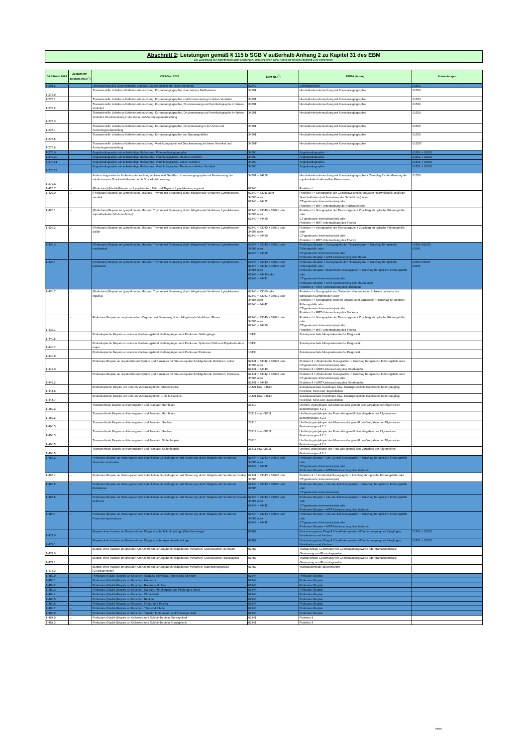Abschnitt 2: Leistungen gemäß § 115 b SGB V außerhalb Anhang 2 zu Kapitel 31 des EBM
Die Zuordnung der zutreffenden EBM-Leistung zu den einzelnen OPS-Kodes ist diesem Abschnitt 2 zu entnehmen.
| OPS-Kode 2024 | Zusatzkenn-zeichen 2024 (<sup>1</sup>) | OPS-Text 2024 | EBM-Nr. (<sup>2</sup>) | EBM-Leistung | Anmerkungen |
| --- | --- | --- | --- | --- | --- |
| 1-204.2 | | Untersuchung des Liquorsystems: Lumbale Liquorpunktion zur Liquorentnahme | 02342 | Lumbalpunktion | 01502 |
| 1-275.0 | | Transarterielle Linksherz-Katheteruntersuchung: Koronarangiographie ohne weitere Maßnahmen | 34291 | Herzkatheteruntersuchung mit Koronarangiographie | 01520 |
| 1-275.1 | | Transarterielle Linksherz-Katheteruntersuchung: Koronarangiographie und Druckmessung im linken Ventrikel | 34291 | Herzkatheteruntersuchung mit Koronarangiographie | 01520 |
| 1-275.2 | | Transarterielle Linksherz-Katheteruntersuchung: Koronarangiographie, Druckmessung und Ventrikulographie im linken Ventrikel | 34291 | Herzkatheteruntersuchung mit Koronarangiographie | 01520 |
| 1-275.3 | | Transarterielle Linksherz-Katheteruntersuchung: Koronarangiographie, Druckmessung und Ventrikulographie im linken Ventrikel, Druckmessung in der Aorta und Aortenbogendarstellung | 34291 | Herzkatheteruntersuchung mit Koronarangiographie | 01520 |
| 1-275.4 | | Transarterielle Linksherz-Katheteruntersuchung: Koronarangiographie, Druckmessung in der Aorta und Aortenbogendarstellung | 34291 | Herzkatheteruntersuchung mit Koronarangiographie | 01520 |
| 1-275.5 | | Transarterielle Linksherz-Katheteruntersuchung: Koronarangiographie von Bypassgefäßen | 34291 | Herzkatheteruntersuchung mit Koronarangiographie | 01520 |
| 1-275.6 | | Transarterielle Linksherz-Katheteruntersuchung: Ventrikulographie mit Druckmessung im linken Ventrikel und Aortenbogendarstellung | 34291* | Herzkatheteruntersuchung mit Koronarangiographie | 01520* |
| 1-276.0 | | Angiokardiographie als selbständige Maßnahme: Pulmonalisangiographie | 34290 | Angiokardiographie | 01501 + 01503 |
| 1-276.20 | | Angiokardiographie als selbständige Maßnahme: Ventrikulographie: Rechter Ventrikel | 34290 | Angiokardiographie | 01501 + 01503 |
| 1-276.21 | | Angiokardiographie als selbständige Maßnahme: Ventrikulographie: Linker Ventrikel | 34290 | Angiokardiographie | 01501 + 01503 |
| 1-276.22 | | Angiokardiographie als selbständige Maßnahme: Ventrikulographie: Rechter und linker Ventrikel | 34290 | Angiokardiographie | 01501 + 01503 |
| 1-279.a | | Andere diagnostische Katheteruntersuchung an Herz und Gefäßen: Koronarangiographie mit Bestimmung der intrakoronaren Druckverhältnisse durch Druckdrahtmessung | 34291 + 34298 | Herzkatheteruntersuchung mit Koronarangiographie + Zuschlag für die Messung der myokardialen fraktionellen Flussreserve | 01520 |
| 1-425.7 | ↔ | (Perkutane) (Nadel-)Biopsie an Lymphknoten, Milz und Thymus: Lymphknoten, inguinal | 02340 | Punktion I | |
| 1-426.0 | ↔ | (Perkutane) Biopsie an Lymphknoten, Milz und Thymus mit Steuerung durch bildgebende Verfahren: Lymphknoten, zervikal | 02340 + 33011 oder 34505 oder 02340 + 34422 | Punktion I + Sonographie der Gesichtsweichteile und/oder Halsweichteile und/oder Speicheldrüsen (mit Ausnahme der Schilddrüse) oder CT-gesteuerte Intervention(en) oder Punktion I + MRT-Untersuchung der Halsweichteile | |
| 1-426.1 | ↔ | (Perkutane) Biopsie an Lymphknoten, Milz und Thymus mit Steuerung durch bildgebende Verfahren: Lymphknoten, supraklavikulär (Virchow-Drüse) | 02340 + 33040 + 33091 oder 34505 oder 02340 + 34430 | Punktion I + Sonographie der Thoraxorgane + Zuschlag für optische Führungshilfe oder CT-gesteuerte Intervention(en) oder Punktion I + MRT-Untersuchung des Thorax | |
| 1-426.2 | ↔ | (Perkutane) Biopsie an Lymphknoten, Milz und Thymus mit Steuerung durch bildgebende Verfahren: Lymphknoten, axillär | 02340 + 33040 + 33091 oder 34505 oder 02340 + 34430 | Punktion I + Sonographie der Thoraxorgane + Zuschlag für optische Führungshilfe oder CT-gesteuerte Intervention(en) oder Punktion I + MRT-Untersuchung des Thorax | |
| 1-426.3 | | (Perkutane) Biopsie an Lymphknoten, Milz und Thymus mit Steuerung durch bildgebende Verfahren: Lymphknoten, mediastinal | 02344 + 33040 + 33091 oder 34505 oder 02344 + 34430 | Perkutane Biopsie + Sonographie der Thoraxorgane + Zuschlag für optische Führungshilfe oder CT-gesteuerte Intervention(en) oder Perkutane Biopsie + MRT-Untersuchung des Thorax | 01501+01503 05341 |
| 1-426.4 | | (Perkutane) Biopsie an Lymphknoten, Milz und Thymus mit Steuerung durch bildgebende Verfahren: Lymphknoten, paraaortal | 02344 + 33040 + 33091 oder 02344 + 33042 + 33092 oder 34505 oder 02344 + 34430 oder 02344 + 34441 | Perkutane Biopsie + Sonographie der Thoraxorgane + Zuschlag für optische Führungshilfe oder Perkutane Biopsie+ Abdominelle Sonographie + Zuschlag für optische Führungshilfe oder CT-gesteuerte Intervention(en) oder Perkutane Biopsie + MRT-Untersuchung des Thorax oder Punktion II + MRT-Untersuchung des Abdomens | 01501+01503 05341 |
| 1-426.7 | ↔ | (Perkutane) Biopsie an Lymphknoten, Milz und Thymus mit Steuerung durch bildgebende Verfahren: Lymphknoten, inguinal | 02340 + 33080 oder 02340 + 33081 + 33091 oder 34505 oder 02340 + 34442 | Punktion I + Sonographie von Teilen der Haut und/oder Subkutis und/oder der subkutanen Lymphknoten oder Punktion I + Sonographie weiterer Organe oder Organteile + Zuschlag für optische Führungshilfe oder CT-gesteuerte Intervention(en) oder Punktion I + MRT-Untersuchung des Beckens | |
| 1-432.1 | ↔ | Perkutane Biopsie an respiratorischen Organen mit Steuerung durch bildgebende Verfahren: Pleura | 02340 + 33040 + 33091 oder 34505 oder 02340 + 34430 | Punktion I + Sonographie der Thoraxorgane + Zuschlag für optische Führungshilfe oder CT-gesteuerte Intervention(en) oder Punktion I + MRT-Untersuchung des Thorax | |
| 1-440.6 | | Endoskopische Biopsie an oberem Verdauungstrakt, Gallengängen und Pankreas: Gallengänge | 13430 | Zusatzpauschale bilio-pankreatische Diagnostik | |
| 1-440.7 | | Endoskopische Biopsie an oberem Verdauungstrakt, Gallengängen und Pankreas: Sphincter Oddi und Papilla duodeni major | 13430 | Zusatzpauschale bilio-pankreatische Diagnostik | |
| 1-440.8 | | Endoskopische Biopsie an oberem Verdauungstrakt, Gallengängen und Pankreas: Pankreas | 13430 | Zusatzpauschale bilio-pankreatische Diagnostik | |
| 1-442.0 | | Perkutane Biopsie an hepatobiliärem System und Pankreas mit Steuerung durch bildgebende Verfahren: Leber | 02341 + 33042 + 33092 oder 34505 oder 02341 + 34440 | Punktion II + Abdominelle Sonographie + Zuschlag für optische Führungshilfe oder CT-gesteuerte Intervention(en) oder Punktion II + MRT-Untersuchung des Oberbauchs | |
| 1-442.2 | | Perkutane Biopsie an hepatobiliärem System und Pankreas mit Steuerung durch bildgebende Verfahren: Pankreas | 02341 + 33042 + 33092 oder 34505 oder 02341 + 34440 | Punktion II + Abdominelle Sonographie + Zuschlag für optische Führungshilfe oder CT-gesteuerte Intervention(en) oder Punktion II + MRT-Untersuchung des Oberbauchs | |
| 1-444.6 | | Endoskopische Biopsie am unteren Verdauungstrakt: Stufenbiopsie | 13421 bzw. 04514 | Zusatzpauschale Koloskopie bzw. Zusatzpauschale Koloskopie beim Säugling, Kleinkind, Kind oder Jugendlichen | |
| 1-444.7 | | Endoskopische Biopsie am unteren Verdauungstrakt: 1 bis 5 Biopsien | 13421 bzw. 04514 | Zusatzpauschale Koloskopie bzw. Zusatzpauschale Koloskopie beim Säugling, Kleinkind, Kind oder Jugendlichen | |
| 1-460.2 | | Transurethrale Biopsie an Harnorganen und Prostata: Harnblase | 26310 | Urethro(-zysto)skopie des Mannes oder gemäß den Vorgaben der Allgemeinen Bestimmungen 4.2.1 | |
| 1-460.2 | | Transurethrale Biopsie an Harnorganen und Prostata: Harnblase | 26311 bzw. 08311 | Urethro(-zysto)skopie der Frau oder gemäß den Vorgaben der Allgemeinen Bestimmungen 4.2.1 | |
| 1-460.3 | | Transurethrale Biopsie an Harnorganen und Prostata: Urethra | 26310 | Urethro(-zysto)skopie des Mannes oder gemäß den Vorgaben der Allgemeinen Bestimmungen 4.2.1 | |
| 1-460.3 | | Transurethrale Biopsie an Harnorganen und Prostata: Urethra | 26311 bzw. 08311 | Urethro(-zysto)skopie der Frau oder gemäß den Vorgaben der Allgemeinen Bestimmungen 4.2.1 | |
| 1-460.5 | | Transurethrale Biopsie an Harnorganen und Prostata: Stufenbiopsie | 26310 | Urethro(-zysto)skopie des Mannes oder gemäß den Vorgaben der Allgemeinen Bestimmungen 4.2.1 | |
| 1-460.5 | | Transurethrale Biopsie an Harnorganen und Prostata: Stufenbiopsie | 26311 bzw. 08311 | Urethro(-zysto)skopie der Frau oder gemäß den Vorgaben der Allgemeinen Bestimmungen 4.2.1 | |
| 1-465.2 | ↔ | Perkutane Biopsie an Harnorganen und männlichen Genitalorganen mit Steuerung durch bildgebende Verfahren: Vesiculae seminales | 02344 + 33043 + 33092 oder 34505 oder 02344 + 34442 | Perkutane Biopsie + Uro-Genital-Sonographie + Zuschlag für optische Führungshilfe oder CT-gesteuerte Intervention(en) oder Perkutane Biopsie + MRT-Untersuchung des Beckens | |
| 1-465.4 | ↔ | Perkutane Biopsie an Harnorganen und männlichen Genitalorganen mit Steuerung durch bildgebende Verfahren: Hoden | 02341 + 33043 + 33092 oder 34505 | Punktion II + Uro-Genital-Sonographie + Zuschlag für optische Führungshilfe oder CT-gesteuerte Intervention(en) | |
| 1-465.5 | ↔ | Perkutane Biopsie an Harnorganen und männlichen Genitalorganen mit Steuerung durch bildgebende Verfahren: Epididymis | 02344 + 33043 + 33092 oder 34505 | Perkutane Biopsie + Uro-Genital-Sonographie + Zuschlag für optische Führungshilfe oder CT-gesteuerte Intervention(en) | |
| 1-465.6 | ↔ | Perkutane Biopsie an Harnorganen und männlichen Genitalorganen mit Steuerung durch bildgebende Verfahren: Ductus deferens | 02344 + 33043 + 33092 oder 34505 oder 02344 + 34442 | Perkutane Biopsie + Uro-Genital-Sonographie + Zuschlag für optische Führungshilfe oder CT-gesteuerte Intervention(en) oder Perkutane Biopsie + MRT-Untersuchung des Beckens | |
| 1-465.7 | ↔ | Perkutane Biopsie an Harnorganen und männlichen Genitalorganen mit Steuerung durch bildgebende Verfahren: Funiculus spermaticus | 02344 + 33043 + 33092 oder 34505 oder 02344 + 34442 | Perkutane Biopsie + Uro-Genital-Sonographie + Zuschlag für optische Führungshilfe oder CT-gesteuerte Intervention(en) oder Perkutane Biopsie + MRT-Untersuchung des Beckens | |
| 1-471.0 | | Biopsie ohne Inzision am Endometrium: Diagnostische Mikrokürettage (Strichkürettage) | 02302 | Kleinchirurgischer Eingriff III und/oder primäre Wundversorgung bei Säuglingen, Kleinkindern und Kindern | 01501 + 01502 |
| 1-471.1 | | Biopsie ohne Inzision am Endometrium: Diagnostische Aspirationskürettage | 02302 | Kleinchirurgischer Eingriff III und/oder primäre Wundversorgung bei Säuglingen, Kleinkindern und Kindern | 01501 + 01502 |
| 1-473.0 | | Biopsie ohne Inzision am graviden Uterus mit Steuerung durch bildgebende Verfahren: Chorionzotten, perkutan | 01787 | Transzervikale Gewinnung von Chorionzottengewebe oder transabdominale Gewinnung von Plazentagewebe | |
| 1-473.1 | | Biopsie ohne Inzision am graviden Uterus mit Steuerung durch bildgebende Verfahren: Chorionzotten, transvaginal | 01787 | Transzervikale Gewinnung von Chorionzottengewebe oder transabdominale Gewinnung von Plazentagewebe | |
| 1-473.3 | | Biopsie ohne Inzision am graviden Uterus mit Steuerung durch bildgebende Verfahren: Nabelschnurgefäße [Chordozentese] | 01782 | Transabdominale Blutentnahme | |
| 1-480.0 | | Perkutane (Nadel-)Biopsie an Knochen: Skapula, Klavikula, Rippen und Sternum | 02344 | Perkutane Biopsie | |
| 1-480.1 | ↔ | Perkutane (Nadel-)Biopsie an Knochen: Humerus | 02344 | Perkutane Biopsie | |
| 1-480.2 | ↔ | Perkutane (Nadel-)Biopsie an Knochen: Radius und Ulna | 02344 | Perkutane Biopsie | |
| 1-480.3 | ↔ | Perkutane (Nadel-)Biopsie an Knochen: Karpale, Metakarpale und Phalangen Hand | 02344 | Perkutane Biopsie | |
| 1-480.4 | | Perkutane (Nadel-)Biopsie an Knochen: Wirbelsäule | 02344 | Perkutane Biopsie | |
| 1-480.5 | | Perkutane (Nadel-)Biopsie an Knochen: Becken | 02344 | Perkutane Biopsie | |
| 1-480.6 | ↔ | Perkutane (Nadel-)Biopsie an Knochen: Femur und Patella | 02344 | Perkutane Biopsie | |
| 1-480.7 | ↔ | Perkutane (Nadel-)Biopsie an Knochen: Tibia und Fibula | 02344 | Perkutane Biopsie | |
| 1-480.8 | ↔ | Perkutane (Nadel-)Biopsie an Knochen: Tarsale, Metatarsale und Phalangen Fuß | 02344 | Perkutane Biopsie | |
| 1-483.0 | ↔ | Perkutane (Nadel-)Biopsie an Gelenken und Schleimbeuteln: Kiefergelenk | 02341 | Punktion II | |
| 1-483.3 | ↔ | Perkutane (Nadel-)Biopsie an Gelenken und Schleimbeuteln: Handgelenk | 02341 | Punktion II | |
Intern